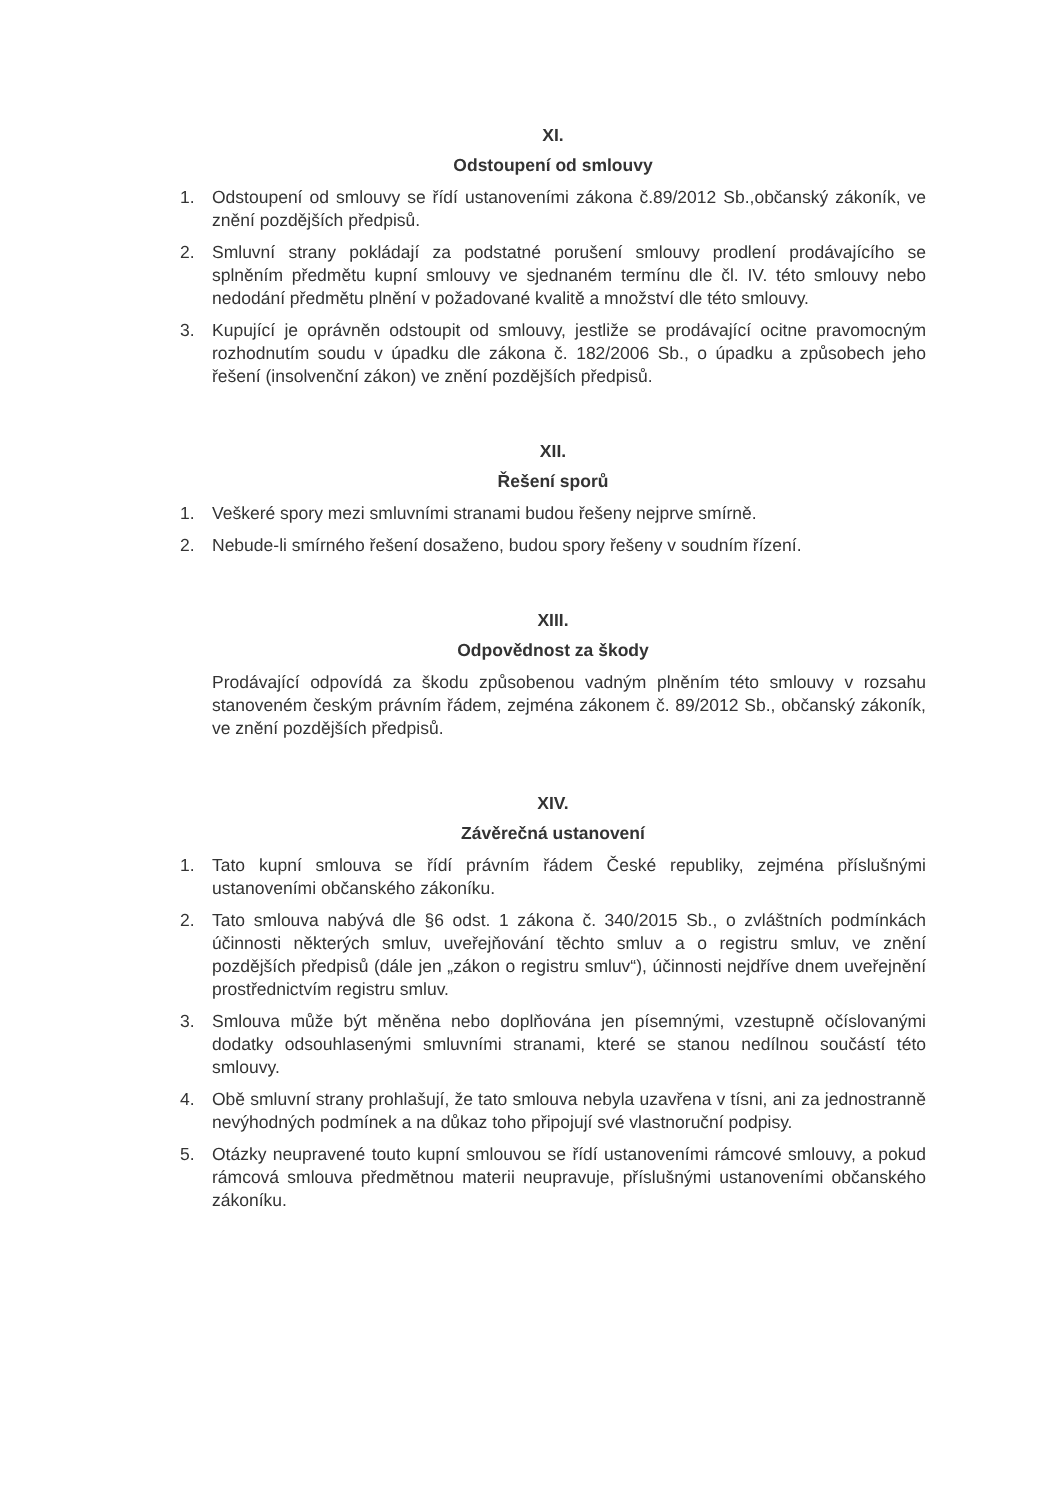XI.
Odstoupení od smlouvy
1. Odstoupení od smlouvy se řídí ustanoveními zákona č.89/2012 Sb.,občanský zákoník, ve znění pozdějších předpisů.
2. Smluvní strany pokládají za podstatné porušení smlouvy prodlení prodávajícího se splněním předmětu kupní smlouvy ve sjednaném termínu dle čl. IV. této smlouvy nebo nedodání předmětu plnění v požadované kvalitě a množství dle této smlouvy.
3. Kupující je oprávněn odstoupit od smlouvy, jestliže se prodávající ocitne pravomocným rozhodnutím soudu v úpadku dle zákona č. 182/2006 Sb., o úpadku a způsobech jeho řešení (insolvenční zákon) ve znění pozdějších předpisů.
XII.
Řešení sporů
1. Veškeré spory mezi smluvními stranami budou řešeny nejprve smírně.
2. Nebude-li smírného řešení dosaženo, budou spory řešeny v soudním řízení.
XIII.
Odpovědnost za škody
Prodávající odpovídá za škodu způsobenou vadným plněním této smlouvy v rozsahu stanoveném českým právním řádem, zejména zákonem č. 89/2012 Sb., občanský zákoník, ve znění pozdějších předpisů.
XIV.
Závěrečná ustanovení
1. Tato kupní smlouva se řídí právním řádem České republiky, zejména příslušnými ustanoveními občanského zákoníku.
2. Tato smlouva nabývá dle §6 odst. 1 zákona č. 340/2015 Sb., o zvláštních podmínkách účinnosti některých smluv, uveřejňování těchto smluv a o registru smluv, ve znění pozdějších předpisů (dále jen „zákon o registru smluv“), účinnosti nejdříve dnem uveřejnění prostřednictvím registru smluv.
3. Smlouva může být měněna nebo doplňována jen písemnými, vzestupně očíslovanými dodatky odsouhlasenými smluvními stranami, které se stanou nedílnou součástí této smlouvy.
4. Obě smluvní strany prohlašují, že tato smlouva nebyla uzavřena v tísni, ani za jednostranně nevýhodných podmínek a na důkaz toho připojují své vlastnoruční podpisy.
5. Otázky neupravené touto kupní smlouvou se řídí ustanoveními rámcové smlouvy, a pokud rámcová smlouva předmětnou materii neupravuje, příslušnými ustanoveními občanského zákoníku.